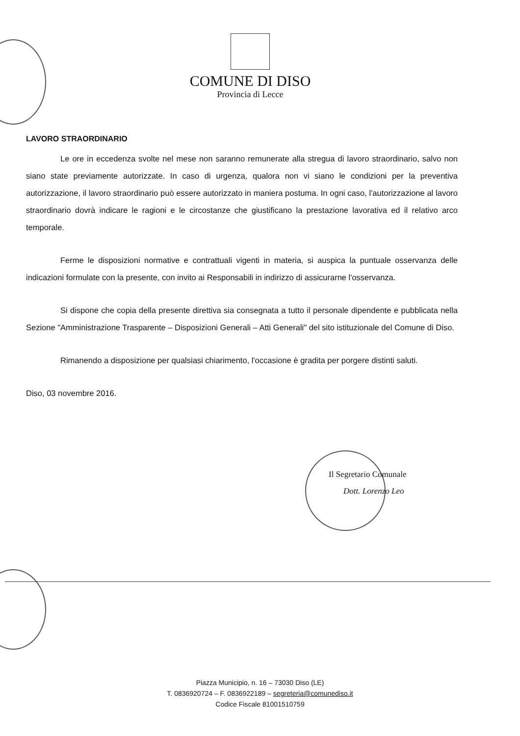COMUNE DI DISO
Provincia di Lecce
LAVORO STRAORDINARIO
Le ore in eccedenza svolte nel mese non saranno remunerate alla stregua di lavoro straordinario, salvo non siano state previamente autorizzate. In caso di urgenza, qualora non vi siano le condizioni per la preventiva autorizzazione, il lavoro straordinario può essere autorizzato in maniera postuma. In ogni caso, l'autorizzazione al lavoro straordinario dovrà indicare le ragioni e le circostanze che giustificano la prestazione lavorativa ed il relativo arco temporale.
Ferme le disposizioni normative e contrattuali vigenti in materia, si auspica la puntuale osservanza delle indicazioni formulate con la presente, con invito ai Responsabili in indirizzo di assicurarne l'osservanza.
Si dispone che copia della presente direttiva sia consegnata a tutto il personale dipendente e pubblicata nella Sezione "Amministrazione Trasparente – Disposizioni Generali – Atti Generali" del sito istituzionale del Comune di Diso.
Rimanendo a disposizione per qualsiasi chiarimento, l'occasione è gradita per porgere distinti saluti.
Diso, 03 novembre 2016.
Il Segretario Comunale
Dott. Lorenzo Leo
Piazza Municipio, n. 16 – 73030 Diso (LE)
T. 0836920724 – F. 0836922189 – segreteria@comunediso.it
Codice Fiscale 81001510759